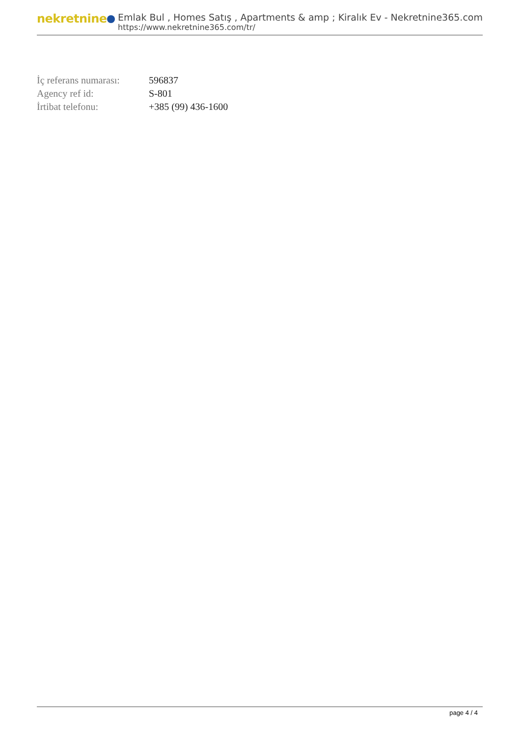nekretnine
Emlak Bul , Homes Satış , Apartments & amp ; Kiralık Ev - Nekretnine365.com
https://www.nekretnine365.com/tr/
| İç referans numarası: | 596837 |
| Agency ref id: | S-801 |
| İrtibat telefonu: | +385 (99) 436-1600 |
page 4 / 4